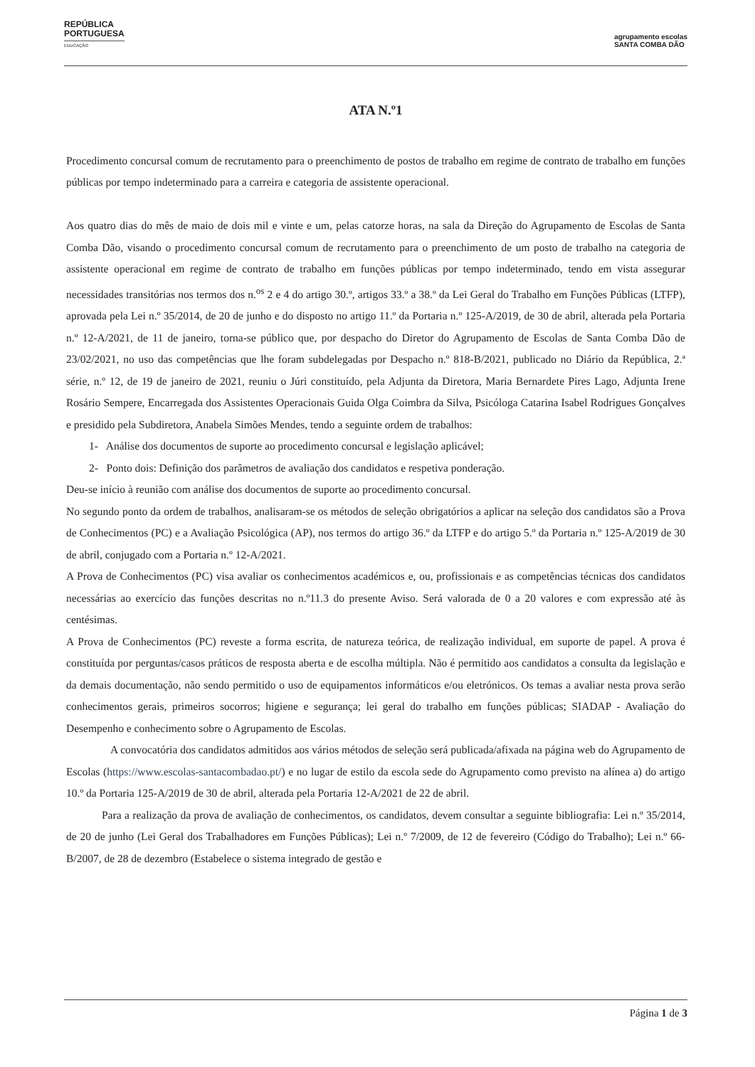REPÚBLICA
PORTUGUESA
EDUCAÇÃO
agrupamento escolas
SANTA COMBA DÃO
ATA N.º1
Procedimento concursal comum de recrutamento para o preenchimento de postos de trabalho em regime de contrato de trabalho em funções públicas por tempo indeterminado para a carreira e categoria de assistente operacional.
Aos quatro dias do mês de maio de dois mil e vinte e um, pelas catorze horas, na sala da Direção do Agrupamento de Escolas de Santa Comba Dão, visando o procedimento concursal comum de recrutamento para o preenchimento de um posto de trabalho na categoria de assistente operacional em regime de contrato de trabalho em funções públicas por tempo indeterminado, tendo em vista assegurar necessidades transitórias nos termos dos n.<sup>os</sup> 2 e 4 do artigo 30.º, artigos 33.º a 38.º da Lei Geral do Trabalho em Funções Públicas (LTFP), aprovada pela Lei n.º 35/2014, de 20 de junho e do disposto no artigo 11.º da Portaria n.º 125-A/2019, de 30 de abril, alterada pela Portaria n.º 12-A/2021, de 11 de janeiro, torna-se público que, por despacho do Diretor do Agrupamento de Escolas de Santa Comba Dão de 23/02/2021, no uso das competências que lhe foram subdelegadas por Despacho n.º 818-B/2021, publicado no Diário da República, 2.ª série, n.º 12, de 19 de janeiro de 2021, reuniu o Júri constituído, pela Adjunta da Diretora, Maria Bernardete Pires Lago, Adjunta Irene Rosário Sempere, Encarregada dos Assistentes Operacionais Guida Olga Coimbra da Silva, Psicóloga Catarina Isabel Rodrigues Gonçalves e presidido pela Subdiretora, Anabela Simões Mendes, tendo a seguinte ordem de trabalhos:
1- Análise dos documentos de suporte ao procedimento concursal e legislação aplicável;
2- Ponto dois: Definição dos parâmetros de avaliação dos candidatos e respetiva ponderação.
Deu-se início à reunião com análise dos documentos de suporte ao procedimento concursal.
No segundo ponto da ordem de trabalhos, analisaram-se os métodos de seleção obrigatórios a aplicar na seleção dos candidatos são a Prova de Conhecimentos (PC) e a Avaliação Psicológica (AP), nos termos do artigo 36.º da LTFP e do artigo 5.º da Portaria n.º 125-A/2019 de 30 de abril, conjugado com a Portaria n.º 12-A/2021.
A Prova de Conhecimentos (PC) visa avaliar os conhecimentos académicos e, ou, profissionais e as competências técnicas dos candidatos necessárias ao exercício das funções descritas no n.º11.3 do presente Aviso. Será valorada de 0 a 20 valores e com expressão até às centésimas.
A Prova de Conhecimentos (PC) reveste a forma escrita, de natureza teórica, de realização individual, em suporte de papel. A prova é constituída por perguntas/casos práticos de resposta aberta e de escolha múltipla. Não é permitido aos candidatos a consulta da legislação e da demais documentação, não sendo permitido o uso de equipamentos informáticos e/ou eletrónicos. Os temas a avaliar nesta prova serão conhecimentos gerais, primeiros socorros; higiene e segurança; lei geral do trabalho em funções públicas; SIADAP - Avaliação do Desempenho e conhecimento sobre o Agrupamento de Escolas.
A convocatória dos candidatos admitidos aos vários métodos de seleção será publicada/afixada na página web do Agrupamento de Escolas (https://www.escolas-santacombadao.pt/) e no lugar de estilo da escola sede do Agrupamento como previsto na alínea a) do artigo 10.º da Portaria 125-A/2019 de 30 de abril, alterada pela Portaria 12-A/2021 de 22 de abril.
Para a realização da prova de avaliação de conhecimentos, os candidatos, devem consultar a seguinte bibliografia: Lei n.º 35/2014, de 20 de junho (Lei Geral dos Trabalhadores em Funções Públicas); Lei n.º 7/2009, de 12 de fevereiro (Código do Trabalho); Lei n.º 66-B/2007, de 28 de dezembro (Estabelece o sistema integrado de gestão e
Página 1 de 3